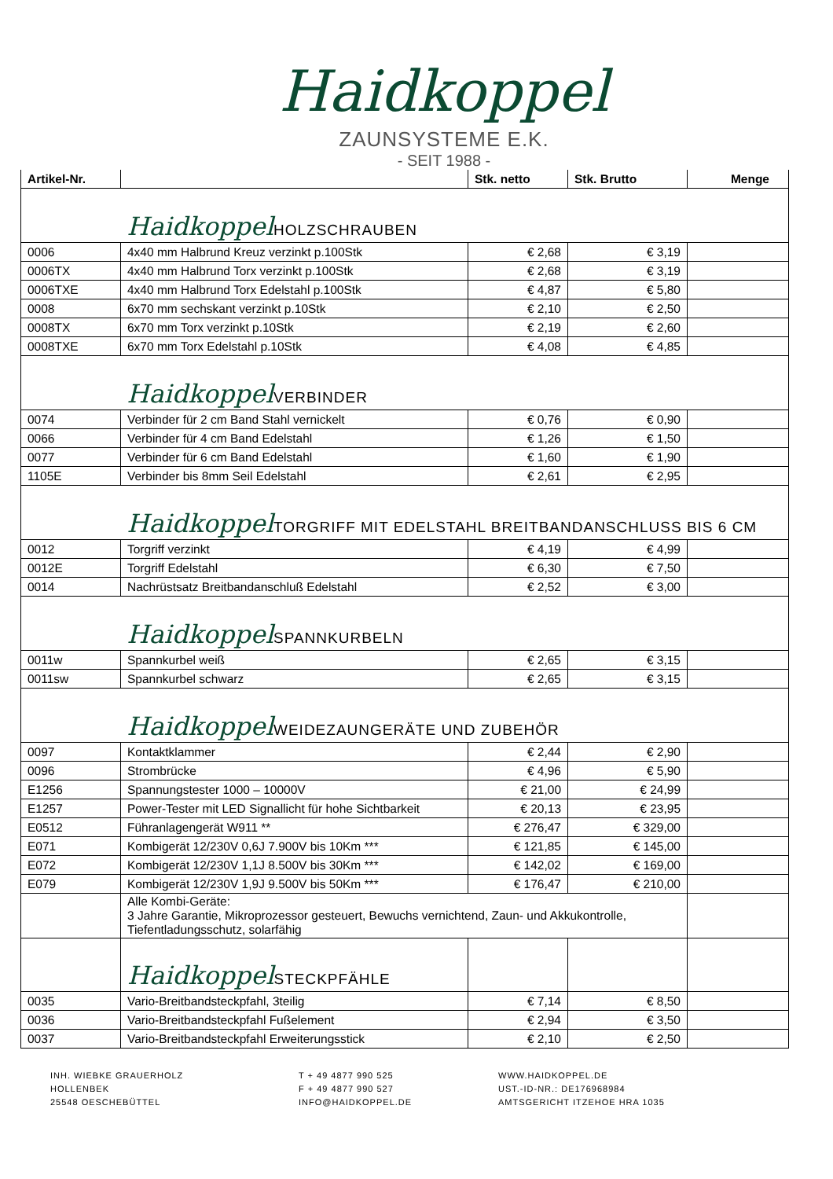Haidkoppel
ZAUNSYSTEME E.K.
- SEIT 1988 -
| Artikel-Nr. | | Stk. netto | Stk. Brutto | Menge |
| --- | --- | --- | --- | --- |
| | Haidkoppel HOLZSCHRAUBEN | | | |
| 0006 | 4x40 mm Halbrund Kreuz verzinkt p.100Stk | € 2,68 | € 3,19 | |
| 0006TX | 4x40 mm Halbrund Torx verzinkt p.100Stk | € 2,68 | € 3,19 | |
| 0006TXE | 4x40 mm Halbrund Torx Edelstahl p.100Stk | € 4,87 | € 5,80 | |
| 0008 | 6x70 mm sechskant verzinkt p.10Stk | € 2,10 | € 2,50 | |
| 0008TX | 6x70 mm Torx verzinkt p.10Stk | € 2,19 | € 2,60 | |
| 0008TXE | 6x70 mm Torx Edelstahl p.10Stk | € 4,08 | € 4,85 | |
| | Haidkoppel VERBINDER | | | |
| 0074 | Verbinder für 2 cm Band Stahl vernickelt | € 0,76 | € 0,90 | |
| 0066 | Verbinder für 4 cm Band Edelstahl | € 1,26 | € 1,50 | |
| 0077 | Verbinder für 6 cm Band Edelstahl | € 1,60 | € 1,90 | |
| 1105E | Verbinder bis 8mm Seil Edelstahl | € 2,61 | € 2,95 | |
| | Haidkoppel TORGRIFF MIT EDELSTAHL BREITBANDANSCHLUSS BIS 6 CM | | | |
| 0012 | Torgriff verzinkt | € 4,19 | € 4,99 | |
| 0012E | Torgriff Edelstahl | € 6,30 | € 7,50 | |
| 0014 | Nachrüstsatz Breitbandanschluß Edelstahl | € 2,52 | € 3,00 | |
| | Haidkoppel SPANNKURBELN | | | |
| 0011w | Spannkurbel weiß | € 2,65 | € 3,15 | |
| 0011sw | Spannkurbel schwarz | € 2,65 | € 3,15 | |
| | Haidkoppel WEIDEZAUNGERÄTE UND ZUBEHÖR | | | |
| 0097 | Kontaktklammer | € 2,44 | € 2,90 | |
| 0096 | Strombrücke | € 4,96 | € 5,90 | |
| E1256 | Spannungstester 1000 – 10000V | € 21,00 | € 24,99 | |
| E1257 | Power-Tester mit LED Signallicht für hohe Sichtbarkeit | € 20,13 | € 23,95 | |
| E0512 | Führanlagengerät W911 ** | € 276,47 | € 329,00 | |
| E071 | Kombigerät 12/230V 0,6J 7.900V bis 10Km *** | € 121,85 | € 145,00 | |
| E072 | Kombigerät 12/230V 1,1J 8.500V bis 30Km *** | € 142,02 | € 169,00 | |
| E079 | Kombigerät 12/230V 1,9J 9.500V bis 50Km *** | € 176,47 | € 210,00 | |
| | Alle Kombi-Geräte: 3 Jahre Garantie, Mikroprozessor gesteuert, Bewuchs vernichtend, Zaun- und Akkukontrolle, Tiefentladungsschutz, solarfähig | | | |
| | Haidkoppel STECKPFÄHLE | | | |
| 0035 | Vario-Breitbandsteckpfahl, 3teilig | € 7,14 | € 8,50 | |
| 0036 | Vario-Breitbandsteckpfahl Fußelement | € 2,94 | € 3,50 | |
| 0037 | Vario-Breitbandsteckpfahl Erweiterungsstick | € 2,10 | € 2,50 | |
INH. WIEBKE GRAUERHOLZ
HOLLENBEK
25548 OESCHEBÜTTEL
T + 49 4877 990 525
F + 49 4877 990 527
INFO@HAIDKOPPEL.DE
WWW.HAIDKOPPEL.DE
UST.-ID-NR.: DE176968984
AMTSGERICHT ITZEHOE HRA 1035